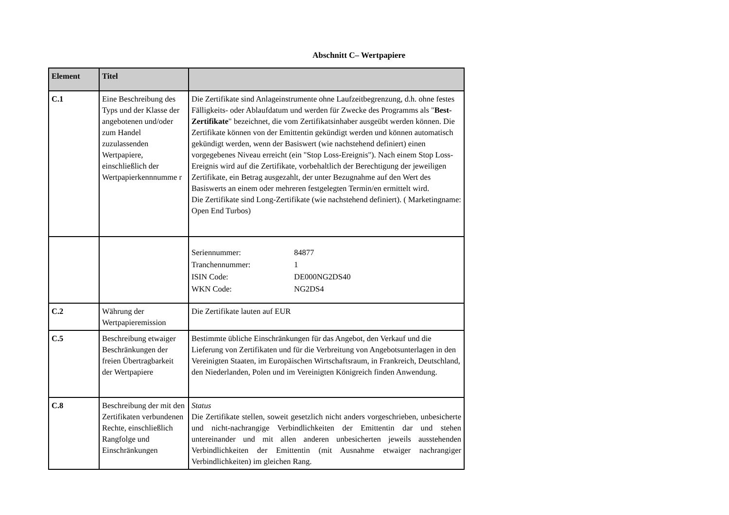Abschnitt C– Wertpapiere
| Element | Titel | |
| --- | --- | --- |
| C.1 | Eine Beschreibung des Typs und der Klasse der angebotenen und/oder zum Handel zuzulassenden Wertpapiere, einschließlich der Wertpapierkennnumme r | Die Zertifikate sind Anlageinstrumente ohne Laufzeitbegrenzung, d.h. ohne festes Fälligkeits- oder Ablaufdatum und werden für Zwecke des Programms als " Best-Zertifikate " bezeichnet, die vom Zertifikatsinhaber ausgeübt werden können. Die Zertifikate können von der Emittentin gekündigt werden und können automatisch gekündigt werden, wenn der Basiswert (wie nachstehend definiert) einen vorgegebenes Niveau erreicht (ein "Stop Loss-Ereignis"). Nach einem Stop Loss-Ereignis wird auf die Zertifikate, vorbehaltlich der Berechtigung der jeweiligen Zertifikate, ein Betrag ausgezahlt, der unter Bezugnahme auf den Wert des Basiswerts an einem oder mehreren festgelegten Termin/en ermittelt wird. Die Zertifikate sind Long-Zertifikate (wie nachstehend definiert). ( Marketingname: Open End Turbos) |
| | | / Seriennummer: / 84877 / / Tranchennummer: / 1 / / ISIN Code: / DE000NG2DS40 / / WKN Code: / NG2DS4 / |
| C.2 | Währung der Wertpapieremission | Die Zertifikate lauten auf EUR |
| C.5 | Beschreibung etwaiger Beschränkungen der freien Übertragbarkeit der Wertpapiere | Bestimmte übliche Einschränkungen für das Angebot, den Verkauf und die Lieferung von Zertifikaten und für die Verbreitung von Angebotsunterlagen in den Vereinigten Staaten, im Europäischen Wirtschaftsraum, in Frankreich, Deutschland, den Niederlanden, Polen und im Vereinigten Königreich finden Anwendung. |
| C.8 | Beschreibung der mit den Zertifikaten verbundenen Rechte, einschließlich Rangfolge und Einschränkungen | Status Die Zertifikate stellen, soweit gesetzlich nicht anders vorgeschrieben, unbesicherte und nicht-nachrangige Verbindlichkeiten der Emittentin dar und stehen untereinander und mit allen anderen unbesicherten jeweils ausstehenden Verbindlichkeiten der Emittentin (mit Ausnahme etwaiger nachrangiger Verbindlichkeiten) im gleichen Rang. |